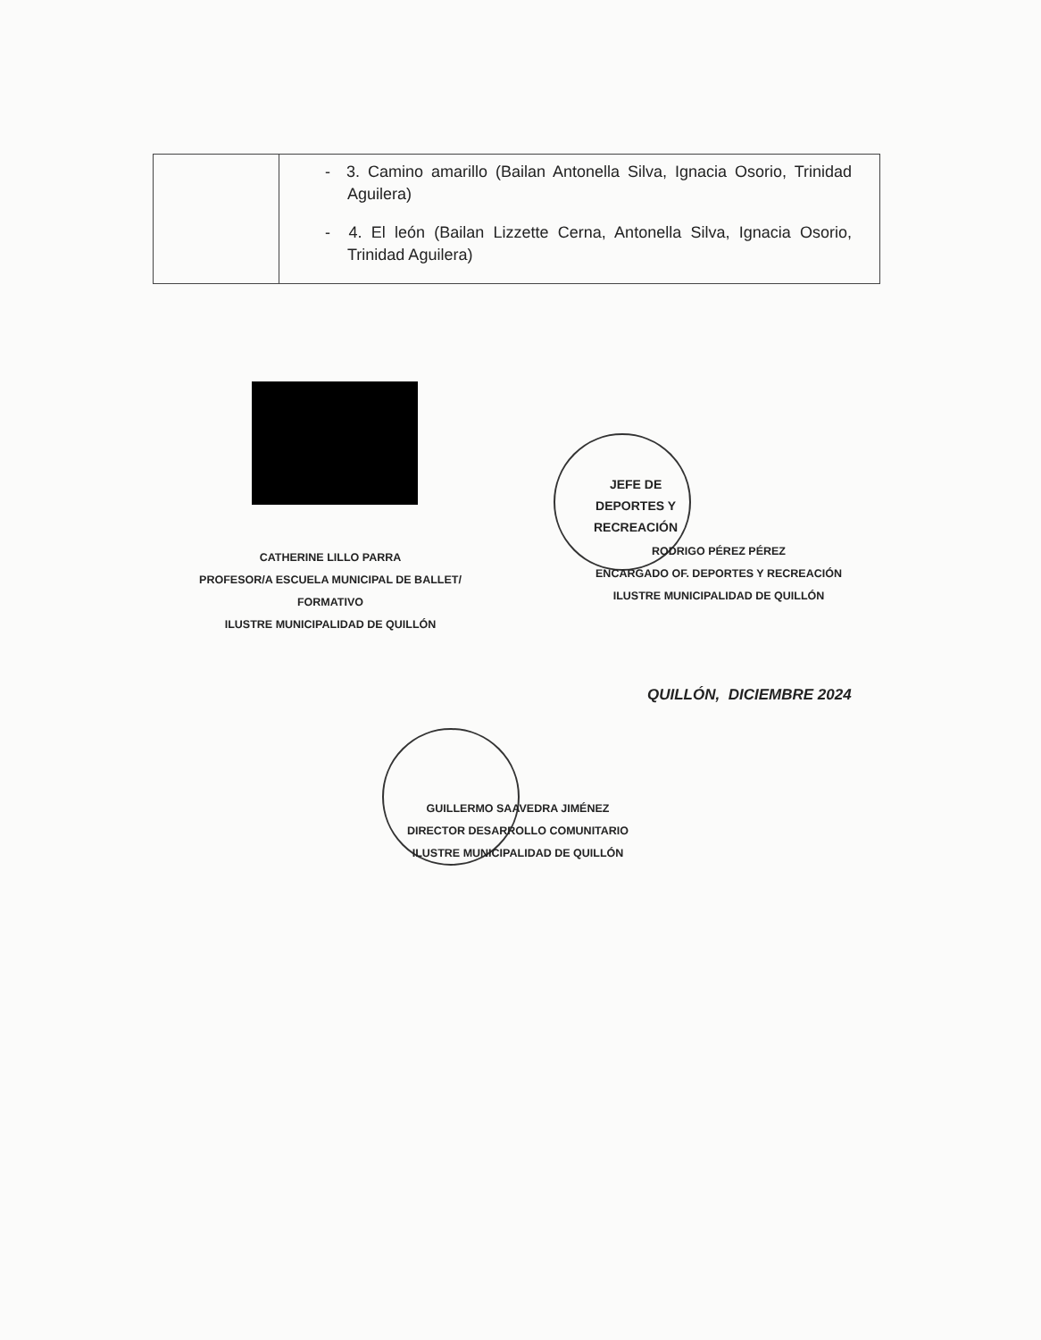| | - 3. Camino amarillo (Bailan Antonella Silva, Ignacia Osorio, Trinidad Aguilera) - 4. El león (Bailan Lizzette Cerna, Antonella Silva, Ignacia Osorio, Trinidad Aguilera) |
JEFE DE
DEPORTES Y
RECREACIÓN
CATHERINE LILLO PARRA
PROFESOR/A ESCUELA MUNICIPAL DE BALLET/
FORMATIVO
ILUSTRE MUNICIPALIDAD DE QUILLÓN
RODRIGO PÉREZ PÉREZ
ENCARGADO OF. DEPORTES Y RECREACIÓN
ILUSTRE MUNICIPALIDAD DE QUILLÓN
GUILLERMO SAAVEDRA JIMÉNEZ
DIRECTOR DESARROLLO COMUNITARIO
ILUSTRE MUNICIPALIDAD DE QUILLÓN
QUILLÓN, DICIEMBRE 2024